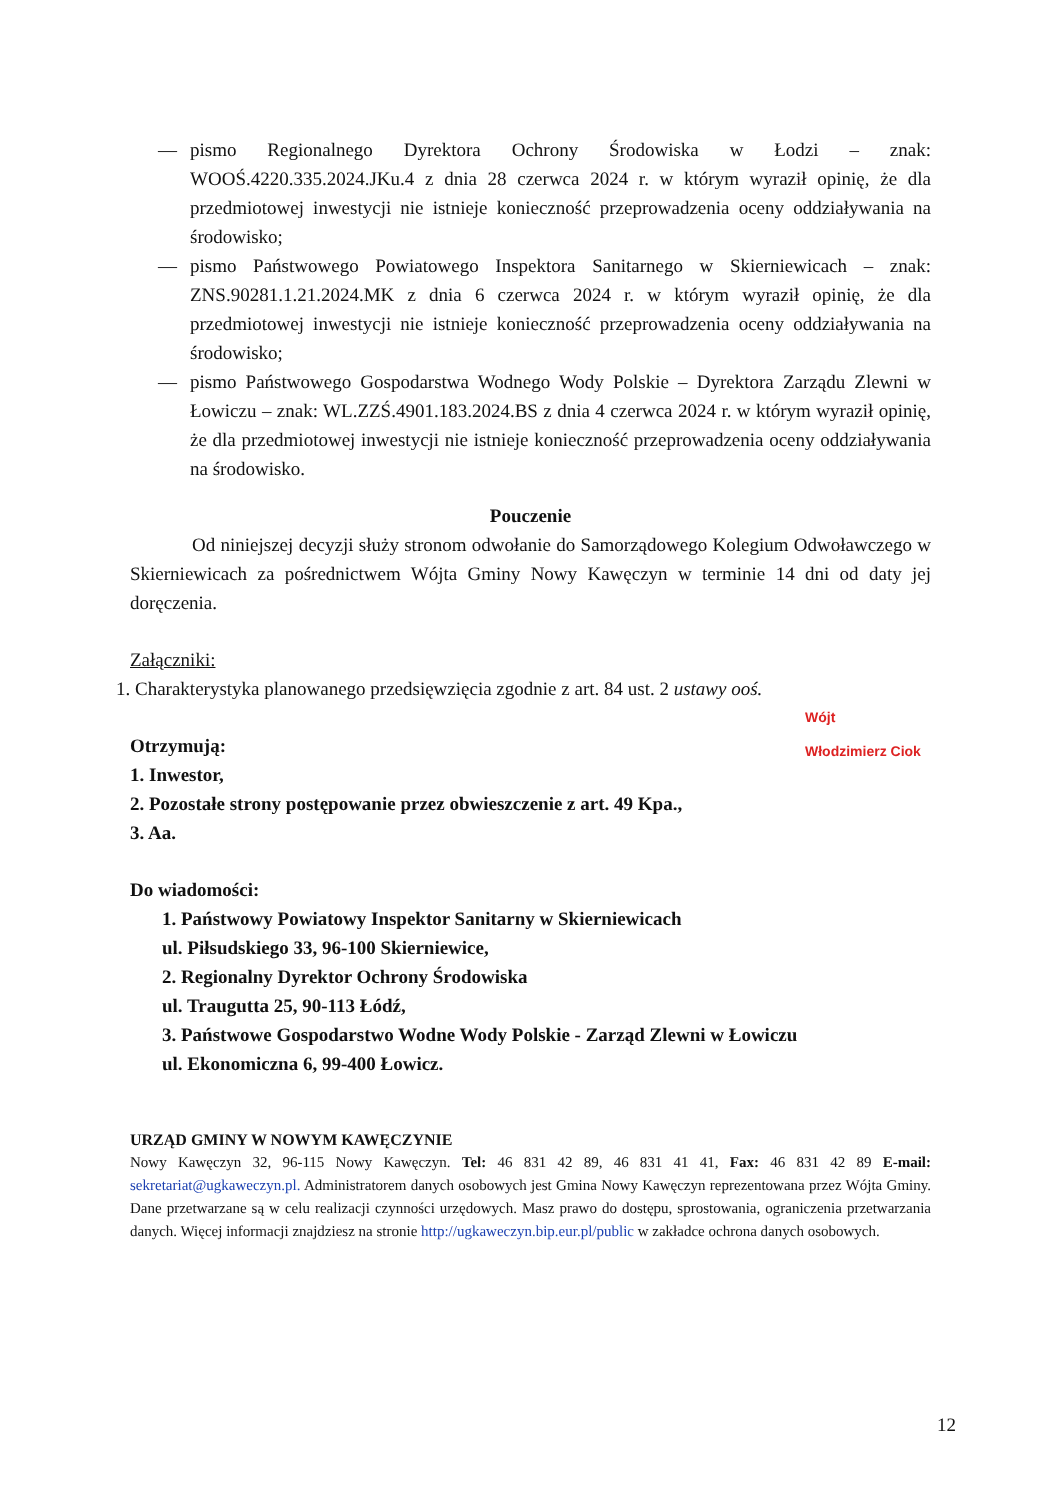— pismo Regionalnego Dyrektora Ochrony Środowiska w Łodzi – znak: WOOŚ.4220.335.2024.JKu.4 z dnia 28 czerwca 2024 r. w którym wyraził opinię, że dla przedmiotowej inwestycji nie istnieje konieczność przeprowadzenia oceny oddziaływania na środowisko;
— pismo Państwowego Powiatowego Inspektora Sanitarnego w Skierniewicach – znak: ZNS.90281.1.21.2024.MK z dnia 6 czerwca 2024 r. w którym wyraził opinię, że dla przedmiotowej inwestycji nie istnieje konieczność przeprowadzenia oceny oddziaływania na środowisko;
— pismo Państwowego Gospodarstwa Wodnego Wody Polskie – Dyrektora Zarządu Zlewni w Łowiczu – znak: WL.ZZŚ.4901.183.2024.BS z dnia 4 czerwca 2024 r. w którym wyraził opinię, że dla przedmiotowej inwestycji nie istnieje konieczność przeprowadzenia oceny oddziaływania na środowisko.
Pouczenie
Od niniejszej decyzji służy stronom odwołanie do Samorządowego Kolegium Odwoławczego w Skierniewicach za pośrednictwem Wójta Gminy Nowy Kawęczyn w terminie 14 dni od daty jej doręczenia.
Załączniki:
1. Charakterystyka planowanego przedsięwzięcia zgodnie z art. 84 ust. 2 ustawy ooś.
Wójt
Włodzimierz Ciok
Otrzymują:
1. Inwestor,
2. Pozostałe strony postępowanie przez obwieszczenie z art. 49 Kpa.,
3. Aa.
Do wiadomości:
1. Państwowy Powiatowy Inspektor Sanitarny w Skierniewicach
ul. Piłsudskiego 33, 96-100 Skierniewice,
2. Regionalny Dyrektor Ochrony Środowiska
ul. Traugutta 25, 90-113 Łódź,
3. Państwowe Gospodarstwo Wodne Wody Polskie - Zarząd Zlewni w Łowiczu
ul. Ekonomiczna 6, 99-400 Łowicz.
URZĄD GMINY W NOWYM KAWĘCZYNIE
Nowy Kawęczyn 32, 96-115 Nowy Kawęczyn. Tel: 46 831 42 89, 46 831 41 41, Fax: 46 831 42 89 E-mail: sekretariat@ugkaweczyn.pl. Administratorem danych osobowych jest Gmina Nowy Kawęczyn reprezentowana przez Wójta Gminy. Dane przetwarzane są w celu realizacji czynności urzędowych. Masz prawo do dostępu, sprostowania, ograniczenia przetwarzania danych. Więcej informacji znajdziesz na stronie http://ugkaweczyn.bip.eur.pl/public w zakładce ochrona danych osobowych.
12